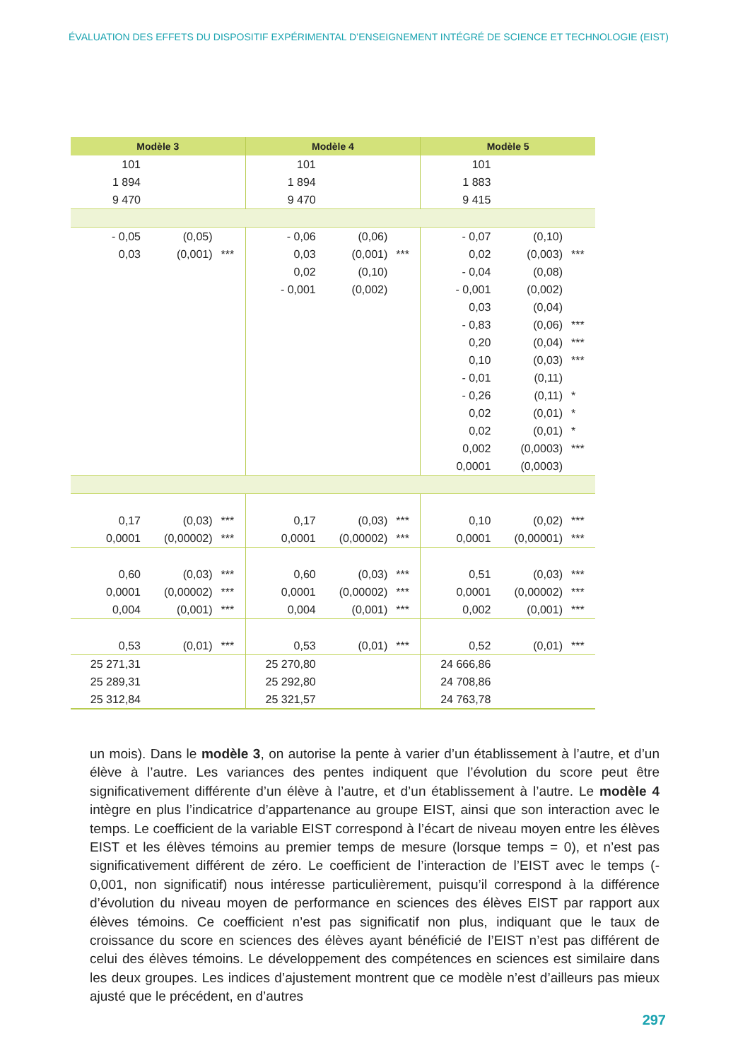ÉVALUATION DES EFFETS DU DISPOSITIF EXPÉRIMENTAL D’ENSEIGNEMENT INTÉGRÉ DE SCIENCE ET TECHNOLOGIE (EIST)
| Modèle 3 | | | Modèle 4 | | | Modèle 5 | | |
| --- | --- | --- | --- | --- | --- | --- | --- | --- |
| 101 | | | 101 | | | 101 | | |
| 1 894 | | | 1 894 | | | 1 883 | | |
| 9 470 | | | 9 470 | | | 9 415 | | |
| - 0,05 | (0,05) | | - 0,06 | (0,06) | | - 0,07 | (0,10) | |
| 0,03 | (0,001) | *** | 0,03 | (0,001) | *** | 0,02 | (0,003) | *** |
| | | | 0,02 | (0,10) | | - 0,04 | (0,08) | |
| | | | - 0,001 | (0,002) | | - 0,001 | (0,002) | |
| | | | | | | 0,03 | (0,04) | |
| | | | | | | - 0,83 | (0,06) | *** |
| | | | | | | 0,20 | (0,04) | *** |
| | | | | | | 0,10 | (0,03) | *** |
| | | | | | | - 0,01 | (0,11) | |
| | | | | | | - 0,26 | (0,11) | * |
| | | | | | | 0,02 | (0,01) | * |
| | | | | | | 0,02 | (0,01) | * |
| | | | | | | 0,002 | (0,0003) | *** |
| | | | | | | 0,0001 | (0,0003) | |
| 0,17 | (0,03) | *** | 0,17 | (0,03) | *** | 0,10 | (0,02) | *** |
| 0,0001 | (0,00002) | *** | 0,0001 | (0,00002) | *** | 0,0001 | (0,00001) | *** |
| 0,60 | (0,03) | *** | 0,60 | (0,03) | *** | 0,51 | (0,03) | *** |
| 0,0001 | (0,00002) | *** | 0,0001 | (0,00002) | *** | 0,0001 | (0,00002) | *** |
| 0,004 | (0,001) | *** | 0,004 | (0,001) | *** | 0,002 | (0,001) | *** |
| 0,53 | (0,01) | *** | 0,53 | (0,01) | *** | 0,52 | (0,01) | *** |
| 25 271,31 | | | 25 270,80 | | | 24 666,86 | | |
| 25 289,31 | | | 25 292,80 | | | 24 708,86 | | |
| 25 312,84 | | | 25 321,57 | | | 24 763,78 | | |
un mois). Dans le modèle 3, on autorise la pente à varier d’un établissement à l’autre, et d’un élève à l’autre. Les variances des pentes indiquent que l’évolution du score peut être significativement différente d’un élève à l’autre, et d’un établissement à l’autre. Le modèle 4 intègre en plus l’indicatrice d’appartenance au groupe EIST, ainsi que son interaction avec le temps. Le coefficient de la variable EIST correspond à l’écart de niveau moyen entre les élèves EIST et les élèves témoins au premier temps de mesure (lorsque temps = 0), et n’est pas significativement différent de zéro. Le coefficient de l’interaction de l’EIST avec le temps (- 0,001, non significatif) nous intéresse particulièrement, puisqu’il correspond à la différence d’évolution du niveau moyen de performance en sciences des élèves EIST par rapport aux élèves témoins. Ce coefficient n’est pas significatif non plus, indiquant que le taux de croissance du score en sciences des élèves ayant bénéficié de l’EIST n’est pas différent de celui des élèves témoins. Le développement des compétences en sciences est similaire dans les deux groupes. Les indices d’ajustement montrent que ce modèle n’est d’ailleurs pas mieux ajusté que le précédent, en d’autres
297